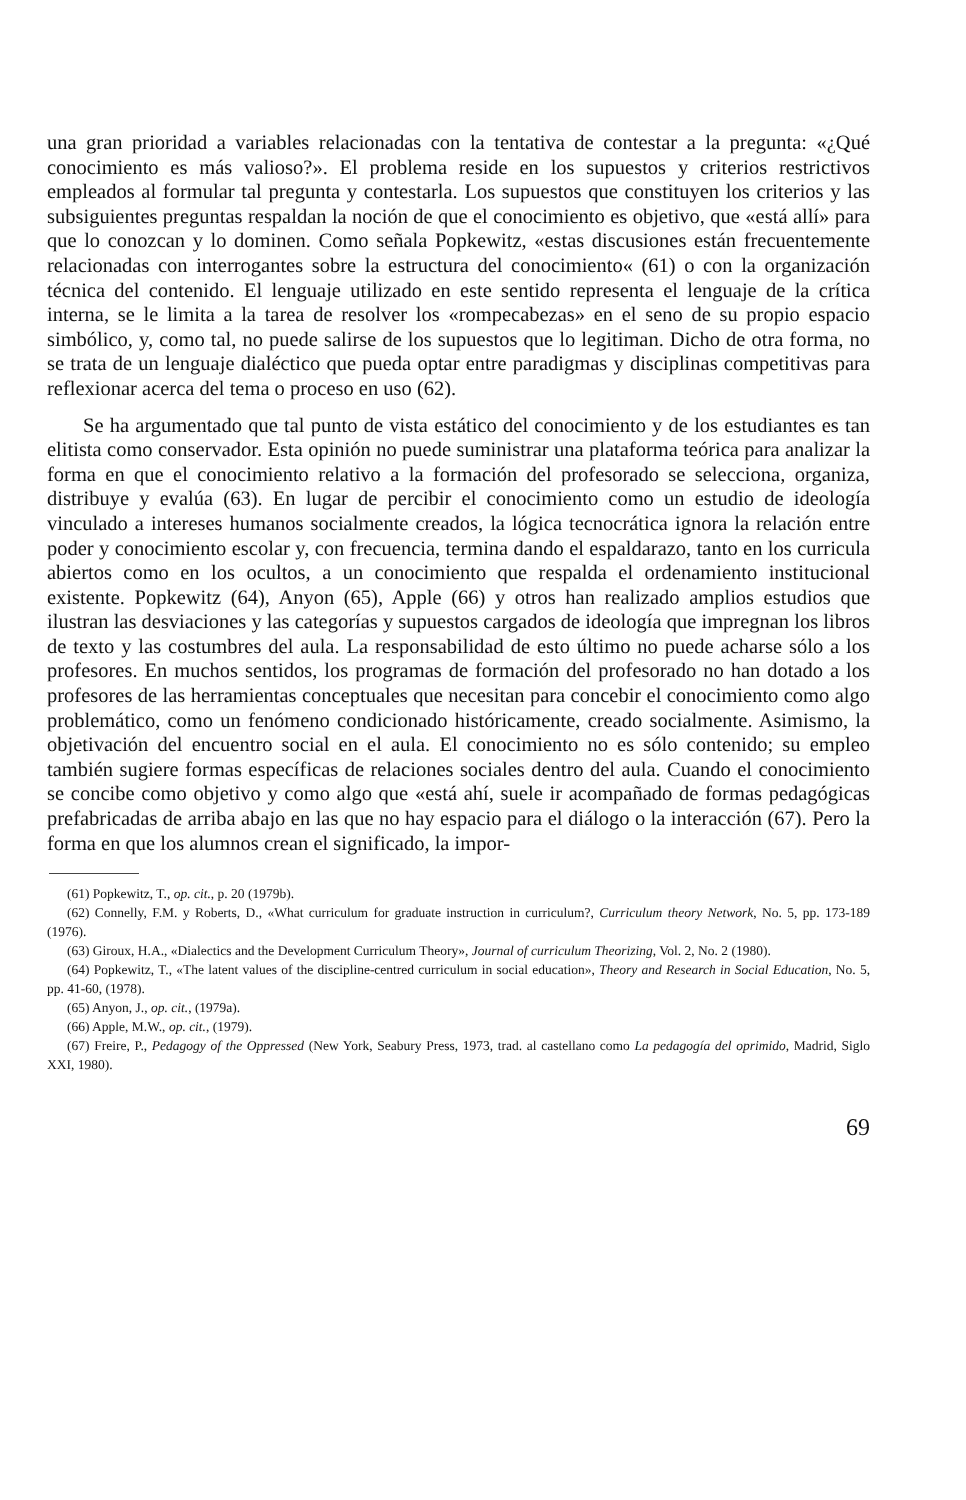una gran prioridad a variables relacionadas con la tentativa de contestar a la pregunta: «¿Qué conocimiento es más valioso?». El problema reside en los supuestos y criterios restrictivos empleados al formular tal pregunta y contestarla. Los supuestos que constituyen los criterios y las subsiguientes preguntas respaldan la noción de que el conocimiento es objetivo, que «está allí» para que lo conozcan y lo dominen. Como señala Popkewitz, «estas discusiones están frecuentemente relacionadas con interrogantes sobre la estructura del conocimiento« (61) o con la organización técnica del contenido. El lenguaje utilizado en este sentido representa el lenguaje de la crítica interna, se le limita a la tarea de resolver los «rompecabezas» en el seno de su propio espacio simbólico, y, como tal, no puede salirse de los supuestos que lo legitiman. Dicho de otra forma, no se trata de un lenguaje dialéctico que pueda optar entre paradigmas y disciplinas competitivas para reflexionar acerca del tema o proceso en uso (62).
Se ha argumentado que tal punto de vista estático del conocimiento y de los estudiantes es tan elitista como conservador. Esta opinión no puede suministrar una plataforma teórica para analizar la forma en que el conocimiento relativo a la formación del profesorado se selecciona, organiza, distribuye y evalúa (63). En lugar de percibir el conocimiento como un estudio de ideología vinculado a intereses humanos socialmente creados, la lógica tecnocrática ignora la relación entre poder y conocimiento escolar y, con frecuencia, termina dando el espaldarazo, tanto en los curricula abiertos como en los ocultos, a un conocimiento que respalda el ordenamiento institucional existente. Popkewitz (64), Anyon (65), Apple (66) y otros han realizado amplios estudios que ilustran las desviaciones y las categorías y supuestos cargados de ideología que impregnan los libros de texto y las costumbres del aula. La responsabilidad de esto último no puede acharse sólo a los profesores. En muchos sentidos, los programas de formación del profesorado no han dotado a los profesores de las herramientas conceptuales que necesitan para concebir el conocimiento como algo problemático, como un fenómeno condicionado históricamente, creado socialmente. Asimismo, la objetivación del encuentro social en el aula. El conocimiento no es sólo contenido; su empleo también sugiere formas específicas de relaciones sociales dentro del aula. Cuando el conocimiento se concibe como objetivo y como algo que «está ahí, suele ir acompañado de formas pedagógicas prefabricadas de arriba abajo en las que no hay espacio para el diálogo o la interacción (67). Pero la forma en que los alumnos crean el significado, la impor-
(61) Popkewitz, T., op. cit., p. 20 (1979b).
(62) Connelly, F.M. y Roberts, D., «What curriculum for graduate instruction in curriculum?, Curriculum theory Network, No. 5, pp. 173-189 (1976).
(63) Giroux, H.A., «Dialectics and the Development Curriculum Theory», Journal of curriculum Theorizing, Vol. 2, No. 2 (1980).
(64) Popkewitz, T., «The latent values of the discipline-centred curriculum in social education», Theory and Research in Social Education, No. 5, pp. 41-60, (1978).
(65) Anyon, J., op. cit., (1979a).
(66) Apple, M.W., op. cit., (1979).
(67) Freire, P., Pedagogy of the Oppressed (New York, Seabury Press, 1973, trad. al castellano como La pedagogía del oprimido, Madrid, Siglo XXI, 1980).
69